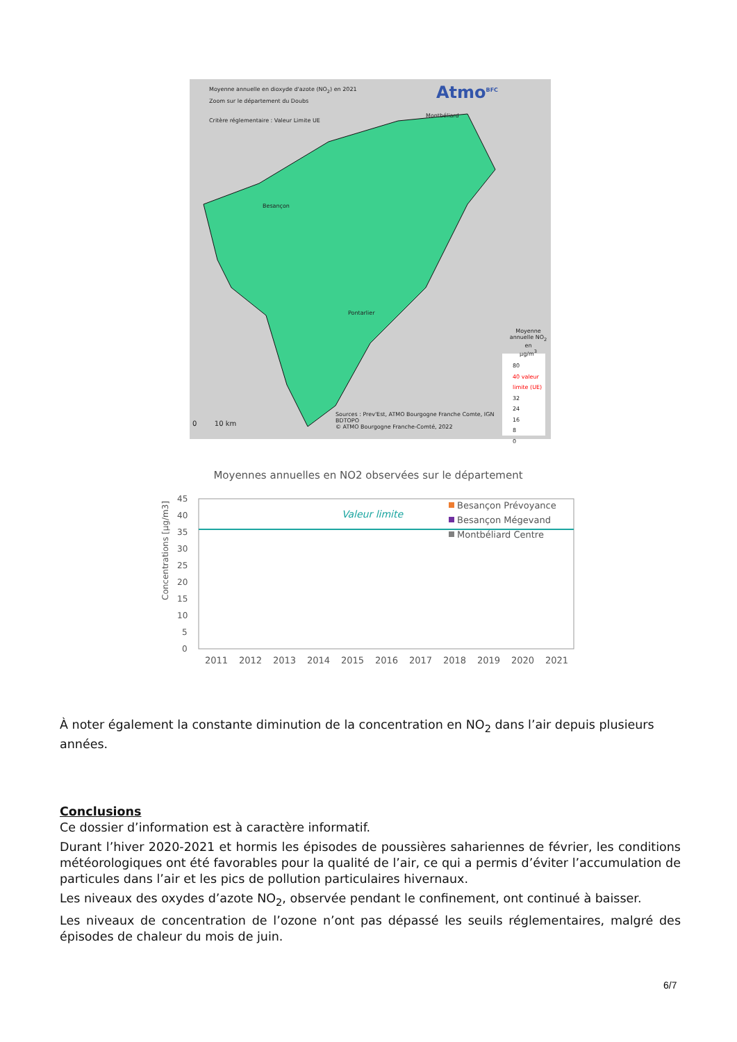Moyenne annuelle en dioxyde d'azote (NO<sub>2</sub>) en 2021
Zoom sur le département du Doubs
Critère réglementaire : Valeur Limite UE
Atmo<sup>BFC</sup>
Montbéliard
Besançon
Pontarlier
Moyenne
annuelle NO<sub>2</sub> en
µg/m<sup>3</sup>
80
40 valeur limite (UE)
32
24
16
8
0
Sources : Prev'Est, ATMO Bourgogne Franche Comte, IGN
BDTOPO
© ATMO Bourgogne Franche-Comté, 2022
0 10 km
Moyennes annuelles en NO2 observées sur le département
Concentrations [µg/m3]
45
40
35
30
25
20
15
10
5
0
Valeur limite
Besançon Prévoyance
Besançon Mégevand
Montbéliard Centre
2011
2012
2013
2014
2015
2016
2017
2018
2019
2020
2021
À noter également la constante diminution de la concentration en NO<sub>2</sub> dans l’air depuis plusieurs années.
Conclusions
Ce dossier d’information est à caractère informatif.
Durant l’hiver 2020-2021 et hormis les épisodes de poussières sahariennes de février, les conditions météorologiques ont été favorables pour la qualité de l’air, ce qui a permis d’éviter l’accumulation de particules dans l’air et les pics de pollution particulaires hivernaux.
Les niveaux des oxydes d’azote NO<sub>2</sub>, observée pendant le confinement, ont continué à baisser.
Les niveaux de concentration de l’ozone n’ont pas dépassé les seuils réglementaires, malgré des épisodes de chaleur du mois de juin.
6/7